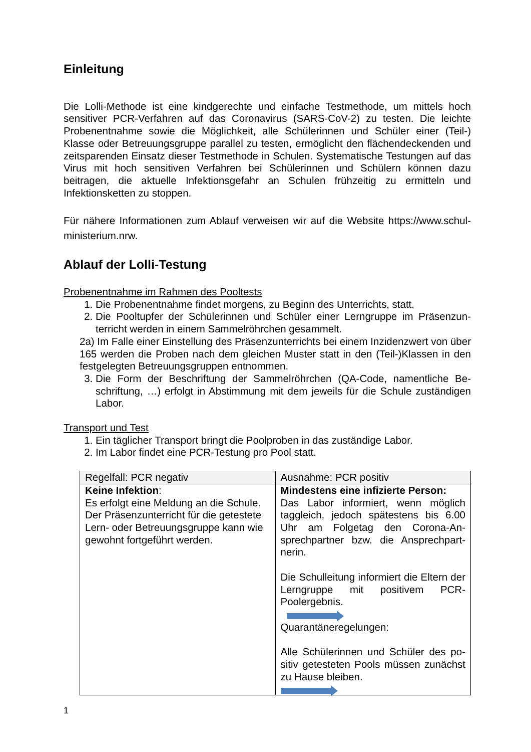Einleitung
Die Lolli-Methode ist eine kindgerechte und einfache Testmethode, um mittels hoch sensitiver PCR-Verfahren auf das Coronavirus (SARS-CoV-2) zu testen. Die leichte Probenentnahme sowie die Möglichkeit, alle Schülerinnen und Schüler einer (Teil-) Klasse oder Betreuungsgruppe parallel zu testen, ermöglicht den flächendeckenden und zeitsparenden Einsatz dieser Testmethode in Schulen. Systematische Testungen auf das Virus mit hoch sensitiven Verfahren bei Schülerinnen und Schülern können dazu beitragen, die aktuelle Infektionsgefahr an Schulen frühzeitig zu ermitteln und Infektionsketten zu stoppen.
Für nähere Informationen zum Ablauf verweisen wir auf die Website https://www.schul-ministerium.nrw.
Ablauf der Lolli-Testung
Probenentnahme im Rahmen des Pooltests
1. Die Probenentnahme findet morgens, zu Beginn des Unterrichts, statt.
2. Die Pooltupfer der Schülerinnen und Schüler einer Lerngruppe im Präsenzun-terricht werden in einem Sammelröhrchen gesammelt.
2a) Im Falle einer Einstellung des Präsenzunterrichts bei einem Inzidenzwert von über 165 werden die Proben nach dem gleichen Muster statt in den (Teil-)Klassen in den festgelegten Betreuungsgruppen entnommen.
3. Die Form der Beschriftung der Sammelröhrchen (QA-Code, namentliche Be-schriftung, …) erfolgt in Abstimmung mit dem jeweils für die Schule zuständigen Labor.
Transport und Test
1. Ein täglicher Transport bringt die Poolproben in das zuständige Labor.
2. Im Labor findet eine PCR-Testung pro Pool statt.
| Regelfall: PCR negativ | Ausnahme: PCR positiv |
| --- | --- |
| Keine Infektion : Es erfolgt eine Meldung an die Schule. Der Präsenzunterricht für die getestete Lern- oder Betreuungsgruppe kann wie gewohnt fortgeführt werden. | Mindestens eine infizierte Person: Das Labor informiert, wenn möglich taggleich, jedoch spätestens bis 6.00 Uhr am Folgetag den Corona-An-sprechpartner bzw. die Ansprechpart-nerin. Die Schulleitung informiert die Eltern der Lerngruppe mit positivem PCR-Poolergebnis. Quarantäneregelungen: Alle Schülerinnen und Schüler des po-sitiv getesteten Pools müssen zunächst zu Hause bleiben. |
1